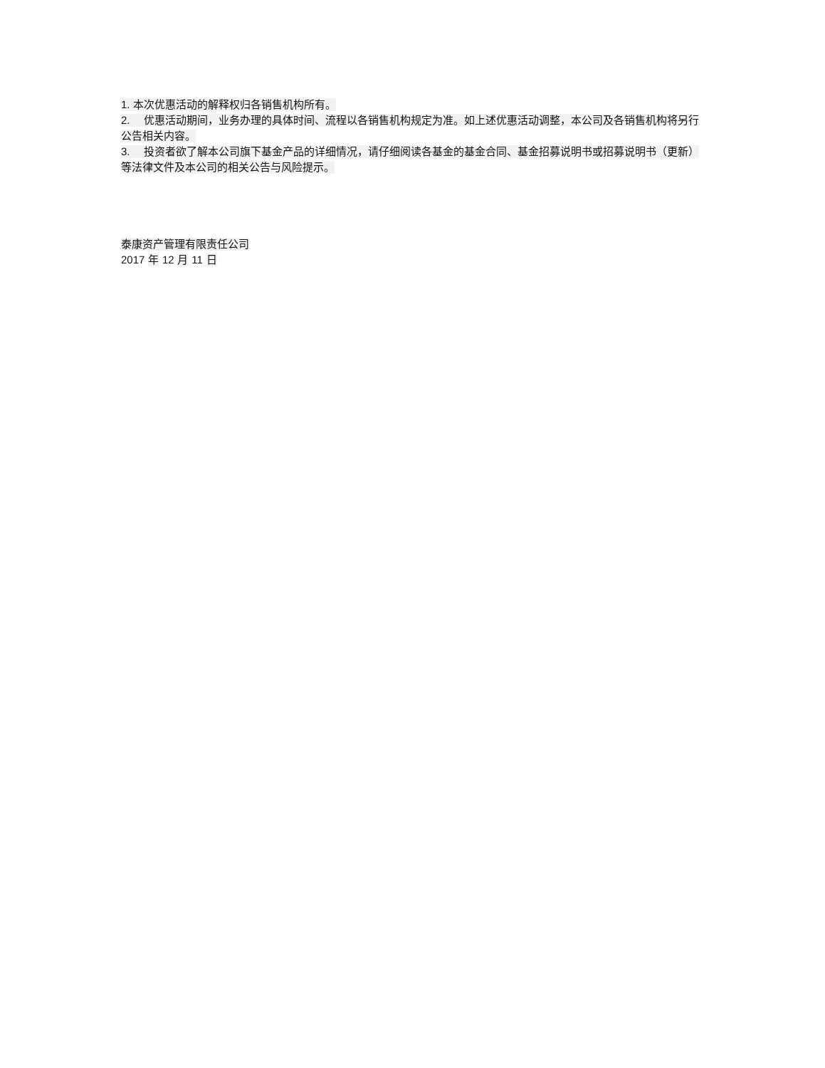1. 本次优惠活动的解释权归各销售机构所有。
2. 优惠活动期间，业务办理的具体时间、流程以各销售机构规定为准。如上述优惠活动调整，本公司及各销售机构将另行公告相关内容。
3. 投资者欲了解本公司旗下基金产品的详细情况，请仔细阅读各基金的基金合同、基金招募说明书或招募说明书（更新）等法律文件及本公司的相关公告与风险提示。
泰康资产管理有限责任公司
2017 年 12 月 11 日